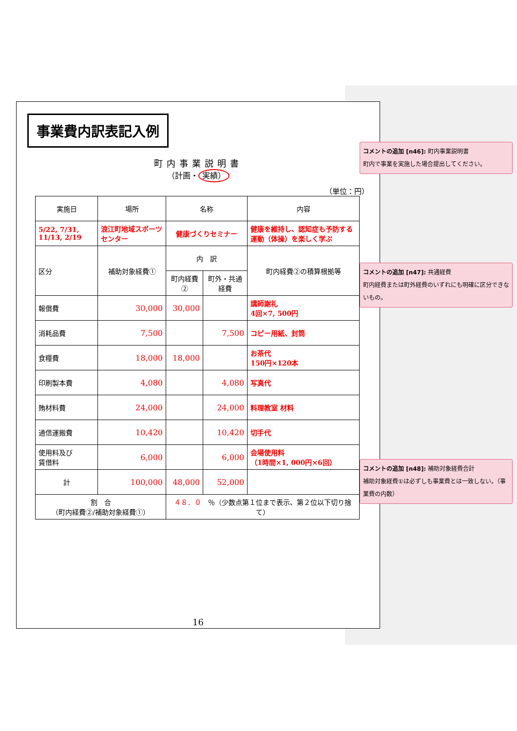事業費内訳表記入例
町内事業説明書
（計画・ 実績）
（単位：円）
| 実施日 | 場所 | 名称 | | 内容 |
| 5/22, 7/31, 11/13, 2/19 | 浪江町地域スポーツセンター | 健康づくりセミナー | | 健康を維持し、認知症も予防する運動（体操）を楽しく学ぶ |
| 区分 | 補助対象経費① | 内 訳 | | 町内経費②の積算根拠等 |
| | | 町内経費② | 町外・共通経費 | |
| 報償費 | 30,000 | 30,000 | | 講師謝礼 4回×7, 500円 |
| 消耗品費 | 7,500 | | 7,500 | コピー用紙、封筒 |
| 食糧費 | 18,000 | 18,000 | | お茶代 150円×120本 |
| 印刷製本費 | 4,080 | | 4,080 | 写真代 |
| 賄材料費 | 24,000 | | 24,000 | 料理教室 材料 |
| 通信運搬費 | 10,420 | | 10,420 | 切手代 |
| 使用料及び 賃借料 | 6,000 | | 6,000 | 会場使用料 （1時間×1, 000円×6回） |
| 計 | 100,000 | 48,000 | 52,000 | |
| 割 合 （町内経費②/補助対象経費①） | | ４８．０ ％（少数点第１位まで表示、第２位以下切り捨て） | | |
16
コメントの追加 [n46]: 町内事業説明書
町内で事業を実施した場合提出してください。
コメントの追加 [n47]: 共通経費
町内経費または町外経費のいずれにも明確に区分できないもの。
コメントの追加 [n48]: 補助対象経費合計
補助対象経費①は必ずしも事業費とは一致しない。（事業費の内数）